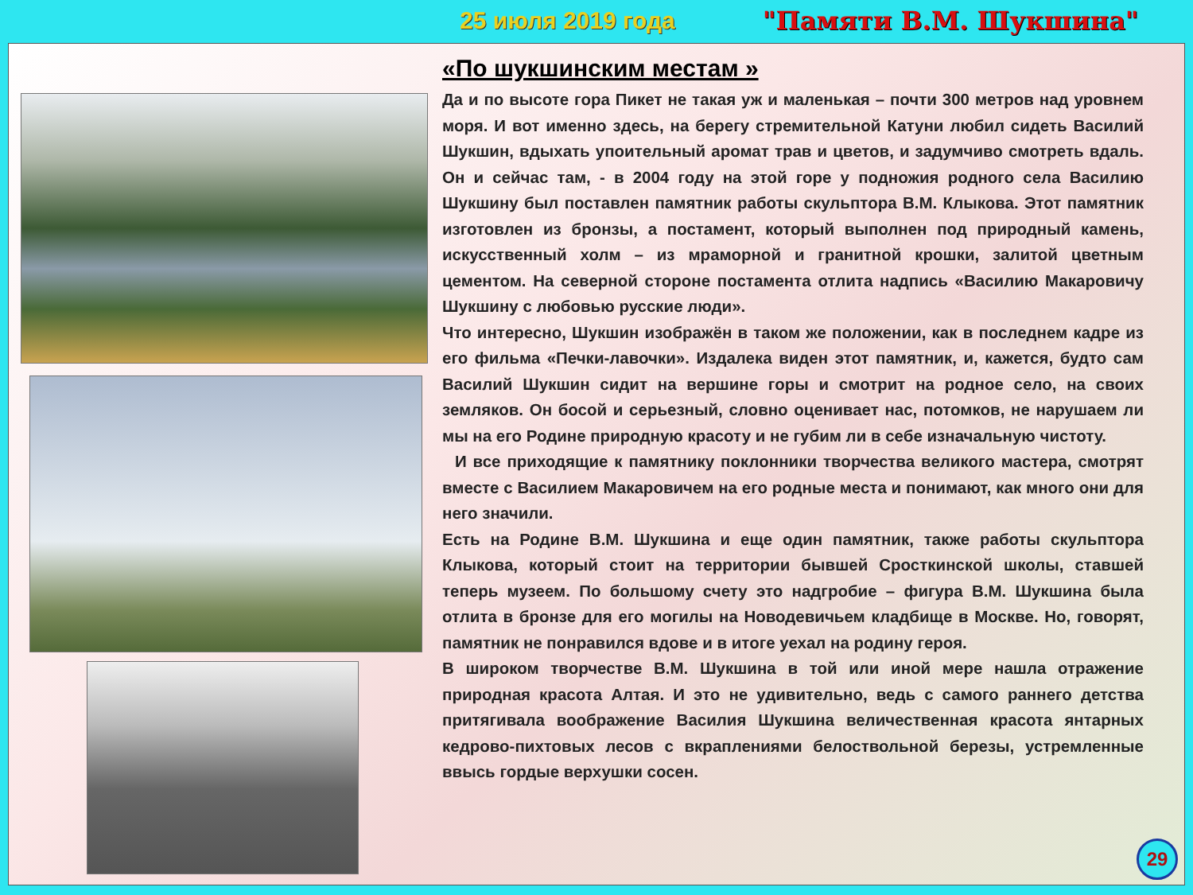25 июля 2019 года "Памяти В.М. Шукшина"
«По шукшинским местам »
Да и по высоте гора Пикет не такая уж и маленькая – почти 300 метров над уровнем моря. И вот именно здесь, на берегу стремительной Катуни любил сидеть Василий Шукшин, вдыхать упоительный аромат трав и цветов, и задумчиво смотреть вдаль. Он и сейчас там, - в 2004 году на этой горе у подножия родного села Василию Шукшину был поставлен памятник работы скульптора В.М. Клыкова. Этот памятник изготовлен из бронзы, а постамент, который выполнен под природный камень, искусственный холм – из мраморной и гранитной крошки, залитой цветным цементом. На северной стороне постамента отлита надпись «Василию Макаровичу Шукшину с любовью русские люди».
Что интересно, Шукшин изображён в таком же положении, как в последнем кадре из его фильма «Печки-лавочки». Издалека виден этот памятник, и, кажется, будто сам Василий Шукшин сидит на вершине горы и смотрит на родное село, на своих земляков. Он босой и серьезный, словно оценивает нас, потомков, не нарушаем ли мы на его Родине природную красоту и не губим ли в себе изначальную чистоту.
И все приходящие к памятнику поклонники творчества великого мастера, смотрят вместе с Василием Макаровичем на его родные места и понимают, как много они для него значили.
Есть на Родине В.М. Шукшина и еще один памятник, также работы скульптора Клыкова, который стоит на территории бывшей Сросткинской школы, ставшей теперь музеем. По большому счету это надгробие – фигура В.М. Шукшина была отлита в бронзе для его могилы на Новодевичьем кладбище в Москве. Но, говорят, памятник не понравился вдове и в итоге уехал на родину героя.
В широком творчестве В.М. Шукшина в той или иной мере нашла отражение природная красота Алтая. И это не удивительно, ведь с самого раннего детства притягивала воображение Василия Шукшина величественная красота янтарных кедрово-пихтовых лесов с вкраплениями белоствольной березы, устремленные ввысь гордые верхушки сосен.
29